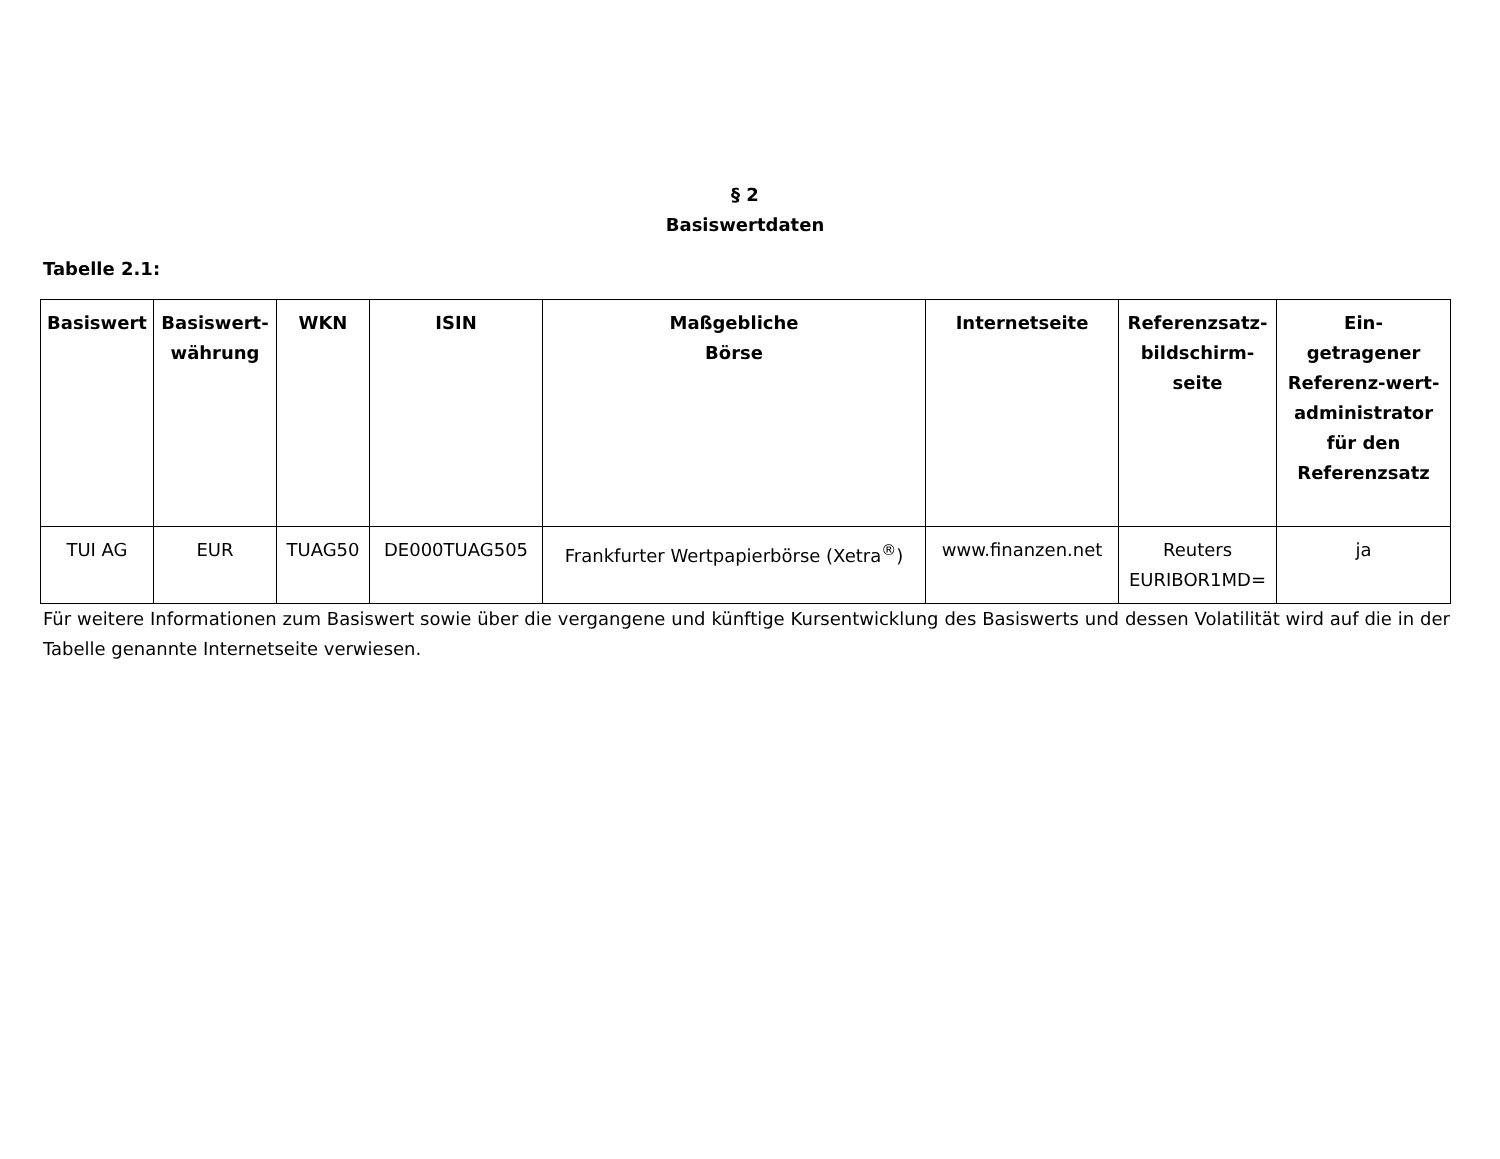§ 2
Basiswertdaten
Tabelle 2.1:
| Basiswert | Basiswert-währung | WKN | ISIN | Maßgebliche Börse | Internetseite | Referenzsatz-bildschirm-seite | Ein- getragener Referenz-wert-administrator für den Referenzsatz |
| --- | --- | --- | --- | --- | --- | --- | --- |
| TUI AG | EUR | TUAG50 | DE000TUAG505 | Frankfurter Wertpapierbörse (Xetra<sup>®</sup>) | www.finanzen.net | Reuters EURIBOR1MD= | ja |
Für weitere Informationen zum Basiswert sowie über die vergangene und künftige Kursentwicklung des Basiswerts und dessen Volatilität wird auf die in der Tabelle genannte Internetseite verwiesen.